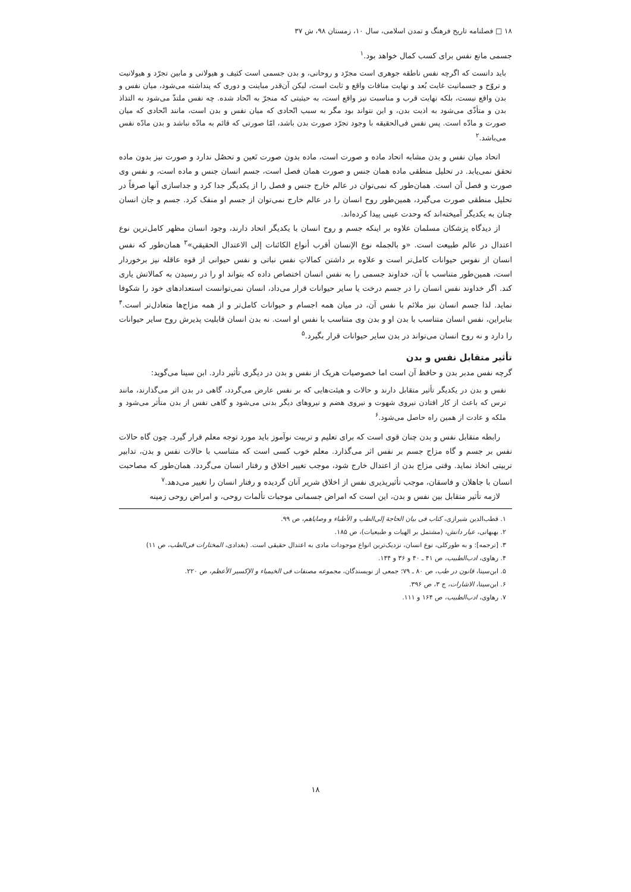۱۸ □ فصلنامه تاریخ فرهنگ و تمدن اسلامی، سال ۱۰، زمستان ۹۸، ش ۳۷
جسمی مانع نفس برای کسب کمال خواهد بود.<sup>۱</sup>
باید دانست که اگرچه نفس ناطقه جوهری است مجرّد و روحانی، و بدن جسمی است کثیف و هیولانی و مابین تجرّد و هیولانیت و تروّح و جسمانیت غایت بُعد و نهایت منافات واقع و ثابت است، لیکن آن‌قدر مباینت و دوری که پنداشته می‌شود، میان نفس و بدن واقع نیست، بلکه نهایت قرب و مناسبت نیز واقع است، به حیثیتی که منجرّ به اتّحاد شده. چه نفس ملتذّ می‌شود به التذاذ بدن و متأذّی می‌شود به اذیت بدن، و این نتواند بود مگر به سبب اتّحادی که میان نفس و بدن است، مانند اتّحادی که میان صورت و مادّه است. پس نفس فی‌الحقیقه با وجود تجرّد صورت بدن باشد، امّا صورتی که قائم به مادّه نباشد و بدن مادّه نفس می‌باشد.<sup>۲</sup>
اتحاد میان نفس و بدن مشابه اتحاد ماده و صورت است، ماده بدون صورت تَعین و تحصُل ندارد و صورت نیز بدون ماده تحقق نمی‌یابد. در تحلیل منطقی ماده همان جنس و صورت همان فصل است، جسم انسان جنس و ماده است، و نفس وی صورت و فصل آن است. همان‌طور که نمی‌توان در عالم خارج جنس و فصل را از یکدیگر جدا کرد و جداسازی آنها صرفاً در تحلیل منطقی صورت می‌گیرد، همین‌طور روح انسان را در عالم خارج نمی‌توان از جسم او منفک کرد. جسم و جان انسان چنان به یکدیگر آمیخته‌اند که وحدت عینی پیدا کرده‌اند.
از دیدگاه پزشکان مسلمان علاوه بر اینکه جسم و روح انسان با یکدیگر اتحاد دارند، وجود انسان مظهر کامل‌ترین نوع اعتدال در عالم طبیعت است. «و بالجمله نوع الإنسان أقرب أنواع الكائنات إلى الاعتدال الحقيقي»<sup>۳</sup> همان‌طور که نفس انسان از نفوس حیوانات کامل‌تر است و علاوه بر داشتن کمالاتِ نفس نباتی و نفس حیوانی از قوه عاقله نیز برخوردار است، همین‌طور متناسب با آن، خداوند جسمی را به نفس انسان اختصاص داده که بتواند او را در رسیدن به کمالاتش یاری کند. اگر خداوند نفس انسان را در جسم درخت یا سایر حیوانات قرار می‌داد، انسان نمی‌توانست استعدادهای خود را شکوفا نماید. لذا جسم انسان نیز ملائم با نفس آن، در میان همه اجسام و حیوانات کامل‌تر و از همه مزاج‌ها متعادل‌تر است.<sup>۴</sup> بنابراین، نفس انسان متناسب با بدن او و بدن وی متناسب با نفس او است. نه بدن انسان قابلیت پذیرش روح سایر حیوانات را دارد و نه روح انسان می‌تواند در بدن سایر حیوانات قرار بگیرد.<sup>۵</sup>
تأثیر متقابل نفس و بدن
گرچه نفس مدبر بدن و حافظ آن است اما خصوصیات هریک از نفس و بدن در دیگری تأثیر دارد. ابن سینا می‌گوید:
نفس و بدن در یکدیگر تأثیر متقابل دارند و حالات و هیئت‌هایی که بر نفس عارض می‌گردد، گاهی در بدن اثر می‌گذارند، مانند ترس که باعث از کار افتادن نیروی شهوت و نیروی هضم و نیروهای دیگر بدنی می‌شود و گاهی نفس از بدن متأثر می‌شود و ملکه و عادت از همین راه حاصل می‌شود.<sup>۶</sup>
رابطه متقابل نفس و بدن چنان قوی است که برای تعلیم و تربیت نوآموز باید مورد توجه معلم قرار گیرد. چون گاه حالات نفس بر جسم و گاه مزاج جسم بر نفس اثر می‌گذارد. معلم خوب کسی است که متناسب با حالات نفس و بدن، تدابیر تربیتی اتخاذ نماید. وقتی مزاج بدن از اعتدال خارج شود، موجب تغییر اخلاق و رفتار انسان می‌گردد. همان‌طور که مصاحبت انسان با جاهلان و فاسقان، موجب تأثیرپذیری نفس از اخلاق شریر آنان گردیده و رفتار انسان را تغییر می‌دهد.<sup>۷</sup>
لازمه تأثیر متقابل بین نفس و بدن، این است که امراض جسمانی موجبات تألمات روحی، و امراض روحی زمینه
۱. قطب‌الدین شیرازی، کتاب فی بیان الحاجة إلی‌الطب و الأطباء و وصایاهم، ص ۹۹.
۲. بهبهانی، عیار دانش، (مشتمل بر الهیات و طبیعیات)، ص ۱۸۵.
۳. [ترجمه]: و به طورکلی، نوع انسان، نزدیک‌ترین انواع موجودات مادی به اعتدال حقیقی است. (بغدادی، المختارات فی‌الطب، ص ۱۱)
۴. رهاوی، ادب‌الطبیب، ص ۴۱ ـ ۴۰ و ۳۶ و ۱۴۴.
۵. ابن‌سینا، قانون در طب، ص ۸۰ ـ ۷۹؛ جمعی از نویسندگان، مجموعه مصنفات فی الخیمیاء و الإکسیر الأعظم، ص ۲۲۰.
۶. ابن‌سینا، الاشارات، ج ۳، ص ۳۹۶.
۷. رهاوی، ادب‌الطبیب، ص ۱۶۴ و ۱۱۱.
۱۸